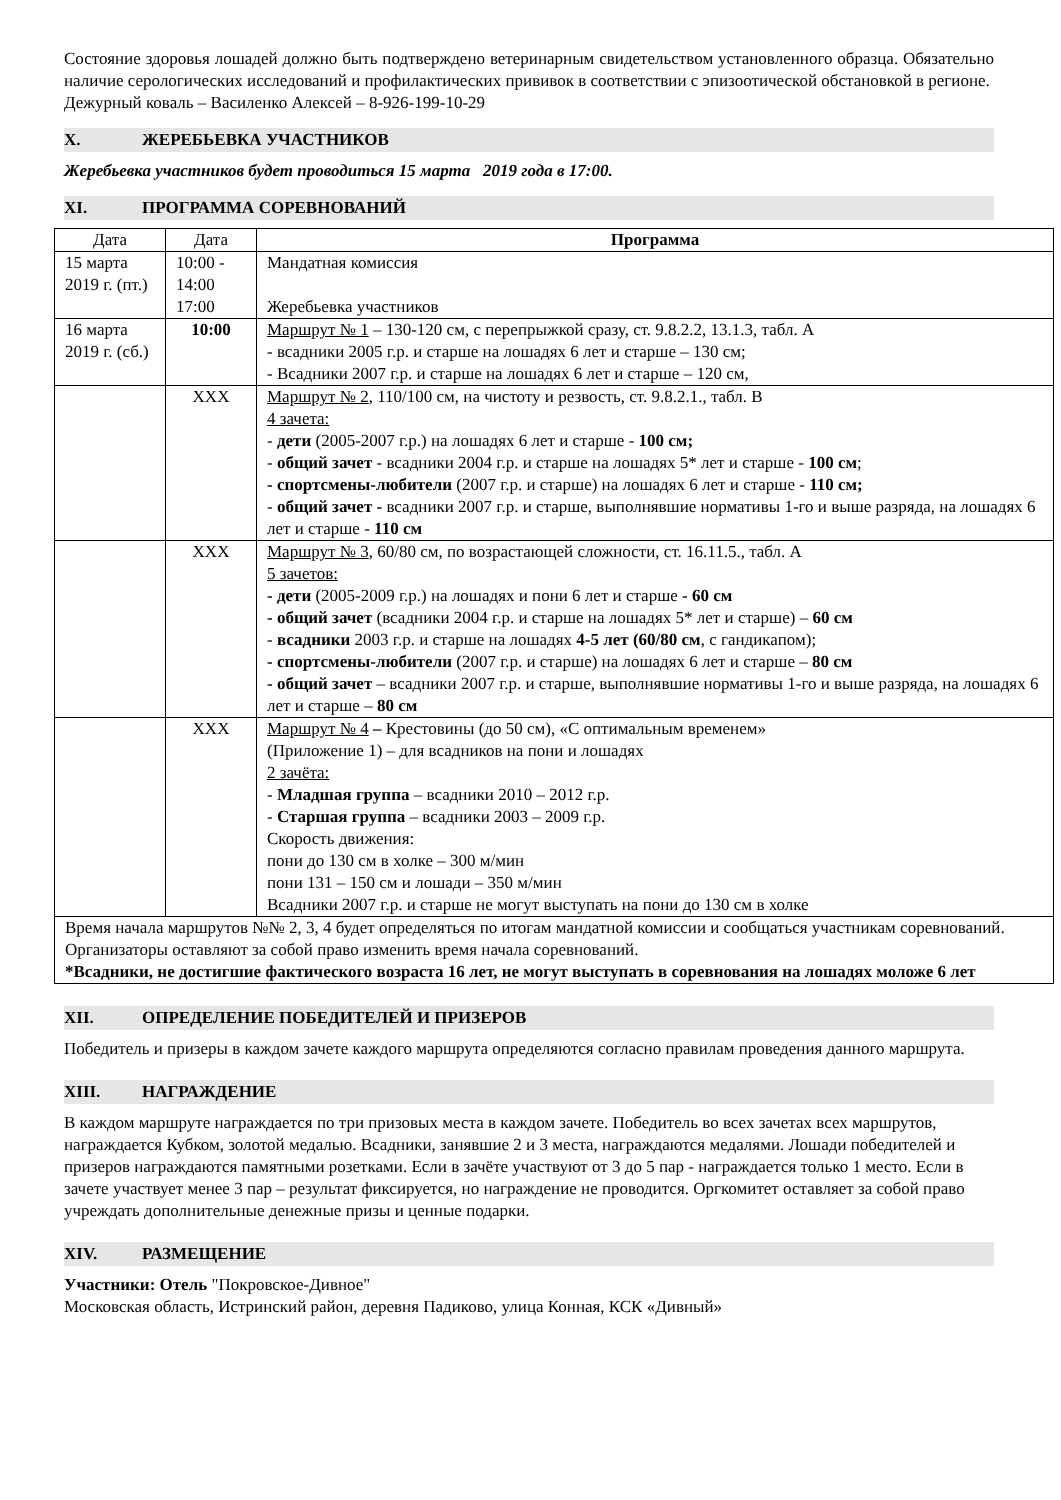Состояние здоровья лошадей должно быть подтверждено ветеринарным свидетельством установленного образца. Обязательно наличие серологических исследований и профилактических прививок в соответствии с эпизоотической обстановкой в регионе.
Дежурный коваль – Василенко Алексей – 8-926-199-10-29
X. ЖЕРЕБЬЕВКА УЧАСТНИКОВ
Жеребьевка участников будет проводиться 15 марта 2019 года в 17:00.
XI. ПРОГРАММА СОРЕВНОВАНИЙ
| Дата | Дата | Программа |
| --- | --- | --- |
| 15 марта 2019 г. (пт.) | 10:00 - 14:00 17:00 | Мандатная комиссия Жеребьевка участников |
| 16 марта 2019 г. (сб.) | 10:00 | Маршрут № 1 – 130-120 см, с перепрыжкой сразу, ст. 9.8.2.2, 13.1.3, табл. А - всадники 2005 г.р. и старше на лошадях 6 лет и старше – 130 см; - Всадники 2007 г.р. и старше на лошадях 6 лет и старше – 120 см, |
| | XXX | Маршрут № 2 , 110/100 см, на чистоту и резвость, ст. 9.8.2.1., табл. В 4 зачета: - дети (2005-2007 г.р.) на лошадях 6 лет и старше - 100 см; - общий зачет - всадники 2004 г.р. и старше на лошадях 5* лет и старше - 100 см ; - спортсмены-любители (2007 г.р. и старше) на лошадях 6 лет и старше - 110 см; - общий зачет - всадники 2007 г.р. и старше, выполнявшие нормативы 1-го и выше разряда, на лошадях 6 лет и старше - 110 см |
| | XXX | Маршрут № 3 , 60/80 см, по возрастающей сложности, ст. 16.11.5., табл. А 5 зачетов: - дети (2005-2009 г.р.) на лошадях и пони 6 лет и старше - 60 см - общий зачет (всадники 2004 г.р. и старше на лошадях 5* лет и старше) – 60 см - всадники 2003 г.р. и старше на лошадях 4-5 лет (60/80 см , с гандикапом); - спортсмены-любители (2007 г.р. и старше) на лошадях 6 лет и старше – 80 см - общий зачет – всадники 2007 г.р. и старше, выполнявшие нормативы 1-го и выше разряда, на лошадях 6 лет и старше – 80 см |
| | XXX | Маршрут № 4 – Крестовины (до 50 см), «С оптимальным временем» (Приложение 1) – для всадников на пони и лошадях 2 зачёта: - Младшая группа – всадники 2010 – 2012 г.р. - Старшая группа – всадники 2003 – 2009 г.р. Скорость движения: пони до 130 см в холке – 300 м/мин пони 131 – 150 см и лошади – 350 м/мин Всадники 2007 г.р. и старше не могут выступать на пони до 130 см в холке |
| Время начала маршрутов №№ 2, 3, 4 будет определяться по итогам мандатной комиссии и сообщаться участникам соревнований. Организаторы оставляют за собой право изменить время начала соревнований. *Всадники, не достигшие фактического возраста 16 лет, не могут выступать в соревнования на лошадях моложе 6 лет | | |
XII. ОПРЕДЕЛЕНИЕ ПОБЕДИТЕЛЕЙ И ПРИЗЕРОВ
Победитель и призеры в каждом зачете каждого маршрута определяются согласно правилам проведения данного маршрута.
XIII. НАГРАЖДЕНИЕ
В каждом маршруте награждается по три призовых места в каждом зачете. Победитель во всех зачетах всех маршрутов, награждается Кубком, золотой медалью. Всадники, занявшие 2 и 3 места, награждаются медалями. Лошади победителей и призеров награждаются памятными розетками. Если в зачёте участвуют от 3 до 5 пар - награждается только 1 место. Если в зачете участвует менее 3 пар – результат фиксируется, но награждение не проводится. Оргкомитет оставляет за собой право учреждать дополнительные денежные призы и ценные подарки.
XIV. РАЗМЕЩЕНИЕ
Участники: Отель "Покровское-Дивное"
Московская область, Истринский район, деревня Падиково, улица Конная, КСК «Дивный»